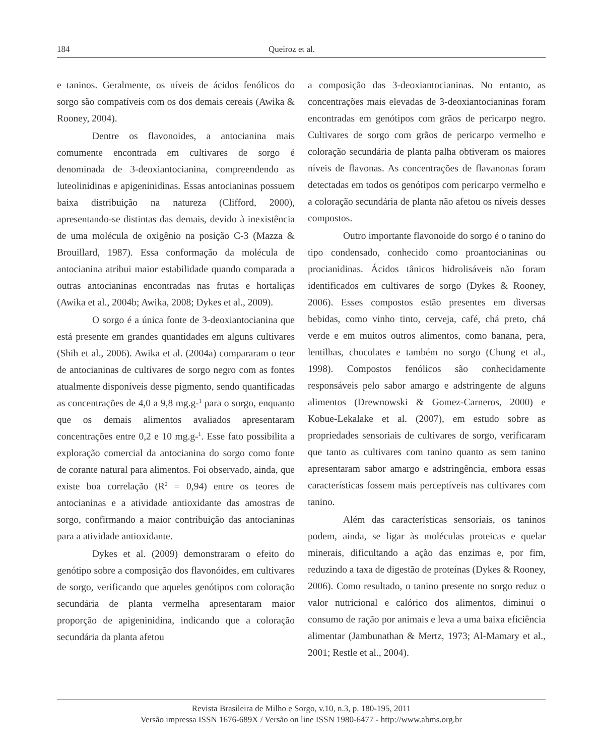184 Queiroz et al.
e taninos. Geralmente, os níveis de ácidos fenólicos do sorgo são compatíveis com os dos demais cereais (Awika & Rooney, 2004).
Dentre os flavonoides, a antocianina mais comumente encontrada em cultivares de sorgo é denominada de 3-deoxiantocianina, compreendendo as luteolinidinas e apigeninidinas. Essas antocianinas possuem baixa distribuição na natureza (Clifford, 2000), apresentando-se distintas das demais, devido à inexistência de uma molécula de oxigênio na posição C-3 (Mazza & Brouillard, 1987). Essa conformação da molécula de antocianina atribui maior estabilidade quando comparada a outras antocianinas encontradas nas frutas e hortaliças (Awika et al., 2004b; Awika, 2008; Dykes et al., 2009).
O sorgo é a única fonte de 3-deoxiantocianina que está presente em grandes quantidades em alguns cultivares (Shih et al., 2006). Awika et al. (2004a) compararam o teor de antocianinas de cultivares de sorgo negro com as fontes atualmente disponíveis desse pigmento, sendo quantificadas as concentrações de 4,0 a 9,8 mg.g-<sup>1</sup> para o sorgo, enquanto que os demais alimentos avaliados apresentaram concentrações entre 0,2 e 10 mg.g-<sup>1</sup>. Esse fato possibilita a exploração comercial da antocianina do sorgo como fonte de corante natural para alimentos. Foi observado, ainda, que existe boa correlação (R<sup>2</sup> = 0,94) entre os teores de antocianinas e a atividade antioxidante das amostras de sorgo, confirmando a maior contribuição das antocianinas para a atividade antioxidante.
Dykes et al. (2009) demonstraram o efeito do genótipo sobre a composição dos flavonóides, em cultivares de sorgo, verificando que aqueles genótipos com coloração secundária de planta vermelha apresentaram maior proporção de apigeninidina, indicando que a coloração secundária da planta afetou
a composição das 3-deoxiantocianinas. No entanto, as concentrações mais elevadas de 3-deoxiantocianinas foram encontradas em genótipos com grãos de pericarpo negro. Cultivares de sorgo com grãos de pericarpo vermelho e coloração secundária de planta palha obtiveram os maiores níveis de flavonas. As concentrações de flavanonas foram detectadas em todos os genótipos com pericarpo vermelho e a coloração secundária de planta não afetou os níveis desses compostos.
Outro importante flavonoide do sorgo é o tanino do tipo condensado, conhecido como proantocianinas ou procianidinas. Ácidos tânicos hidrolisáveis não foram identificados em cultivares de sorgo (Dykes & Rooney, 2006). Esses compostos estão presentes em diversas bebidas, como vinho tinto, cerveja, café, chá preto, chá verde e em muitos outros alimentos, como banana, pera, lentilhas, chocolates e também no sorgo (Chung et al., 1998). Compostos fenólicos são conhecidamente responsáveis pelo sabor amargo e adstringente de alguns alimentos (Drewnowski & Gomez-Carneros, 2000) e Kobue-Lekalake et al. (2007), em estudo sobre as propriedades sensoriais de cultivares de sorgo, verificaram que tanto as cultivares com tanino quanto as sem tanino apresentaram sabor amargo e adstringência, embora essas características fossem mais perceptíveis nas cultivares com tanino.
Além das características sensoriais, os taninos podem, ainda, se ligar às moléculas proteicas e quelar minerais, dificultando a ação das enzimas e, por fim, reduzindo a taxa de digestão de proteínas (Dykes & Rooney, 2006). Como resultado, o tanino presente no sorgo reduz o valor nutricional e calórico dos alimentos, diminui o consumo de ração por animais e leva a uma baixa eficiência alimentar (Jambunathan & Mertz, 1973; Al-Mamary et al., 2001; Restle et al., 2004).
Revista Brasileira de Milho e Sorgo, v.10, n.3, p. 180-195, 2011
Versão impressa ISSN 1676-689X / Versão on line ISSN 1980-6477 - http://www.abms.org.br